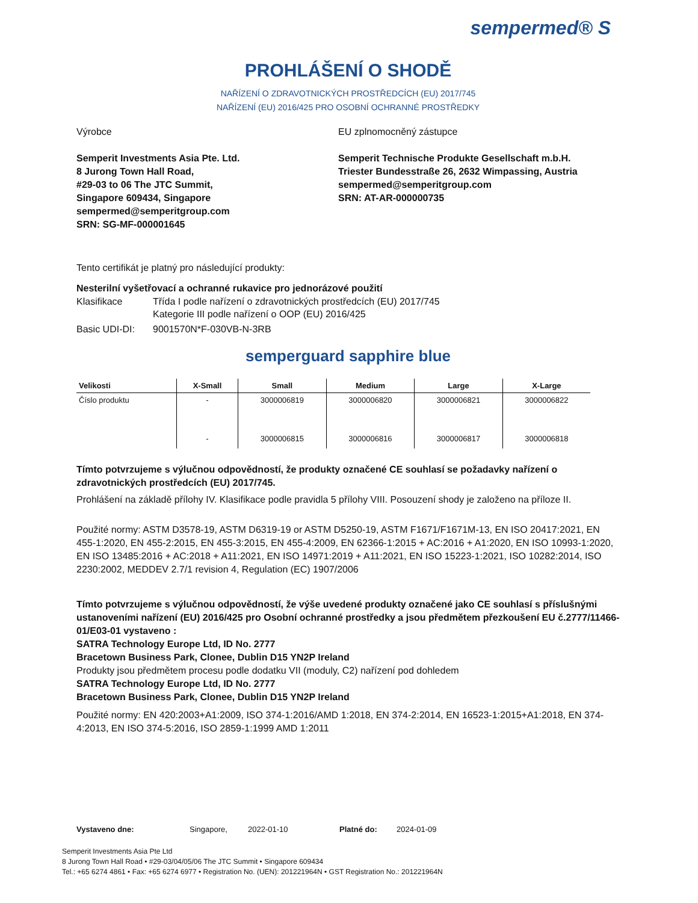sempermed® S
PROHLÁŠENÍ O SHODĚ
NAŘÍZENÍ O ZDRAVOTNICKÝCH PROSTŘEDCÍCH (EU) 2017/745
NAŘÍZENÍ (EU) 2016/425 PRO OSOBNÍ OCHRANNÉ PROSTŘEDKY
Výrobce
Semperit Investments Asia Pte. Ltd.
8 Jurong Town Hall Road,
#29-03 to 06 The JTC Summit,
Singapore 609434, Singapore
sempermed@semperitgroup.com
SRN: SG-MF-000001645
EU zplnomocněný zástupce
Semperit Technische Produkte Gesellschaft m.b.H.
Triester Bundesstraße 26, 2632 Wimpassing, Austria
sempermed@semperitgroup.com
SRN: AT-AR-000000735
Tento certifikát je platný pro následující produkty:
Nesterilní vyšetřovací a ochranné rukavice pro jednorázové použití
Klasifikace Třída I podle nařízení o zdravotnických prostředcích (EU) 2017/745
Kategorie III podle nařízení o OOP (EU) 2016/425
Basic UDI-DI: 9001570N*F-030VB-N-3RB
semperguard sapphire blue
| Velikosti | X-Small | Small | Medium | Large | X-Large |
| --- | --- | --- | --- | --- | --- |
| Číslo produktu | - | 3000006819 | 3000006820 | 3000006821 | 3000006822 |
| | - | 3000006815 | 3000006816 | 3000006817 | 3000006818 |
Tímto potvrzujeme s výlučnou odpovědností, že produkty označené CE souhlasí se požadavky nařízení o zdravotnických prostředcích (EU) 2017/745.
Prohlášení na základě přílohy IV. Klasifikace podle pravidla 5 přílohy VIII. Posouzení shody je založeno na příloze II.
Použité normy: ASTM D3578-19, ASTM D6319-19 or ASTM D5250-19, ASTM F1671/F1671M-13, EN ISO 20417:2021, EN 455-1:2020, EN 455-2:2015, EN 455-3:2015, EN 455-4:2009, EN 62366-1:2015 + AC:2016 + A1:2020, EN ISO 10993-1:2020, EN ISO 13485:2016 + AC:2018 + A11:2021, EN ISO 14971:2019 + A11:2021, EN ISO 15223-1:2021, ISO 10282:2014, ISO 2230:2002, MEDDEV 2.7/1 revision 4, Regulation (EC) 1907/2006
Tímto potvrzujeme s výlučnou odpovědností, že výše uvedené produkty označené jako CE souhlasí s příslušnými ustanoveními nařízení (EU) 2016/425 pro Osobní ochranné prostředky a jsou předmětem přezkoušení EU č.2777/11466-01/E03-01 vystaveno :
SATRA Technology Europe Ltd, ID No. 2777
Bracetown Business Park, Clonee, Dublin D15 YN2P Ireland
Produkty jsou předmětem procesu podle dodatku VII (moduly, C2) nařízení pod dohledem
SATRA Technology Europe Ltd, ID No. 2777
Bracetown Business Park, Clonee, Dublin D15 YN2P Ireland
Použité normy: EN 420:2003+A1:2009, ISO 374-1:2016/AMD 1:2018, EN 374-2:2014, EN 16523-1:2015+A1:2018, EN 374-4:2013, EN ISO 374-5:2016, ISO 2859-1:1999 AMD 1:2011
Vystaveno dne: Singapore, 2022-01-10 Platné do: 2024-01-09
Semperit Investments Asia Pte Ltd
8 Jurong Town Hall Road • #29-03/04/05/06 The JTC Summit • Singapore 609434
Tel.: +65 6274 4861 • Fax: +65 6274 6977 • Registration No. (UEN): 201221964N • GST Registration No.: 201221964N